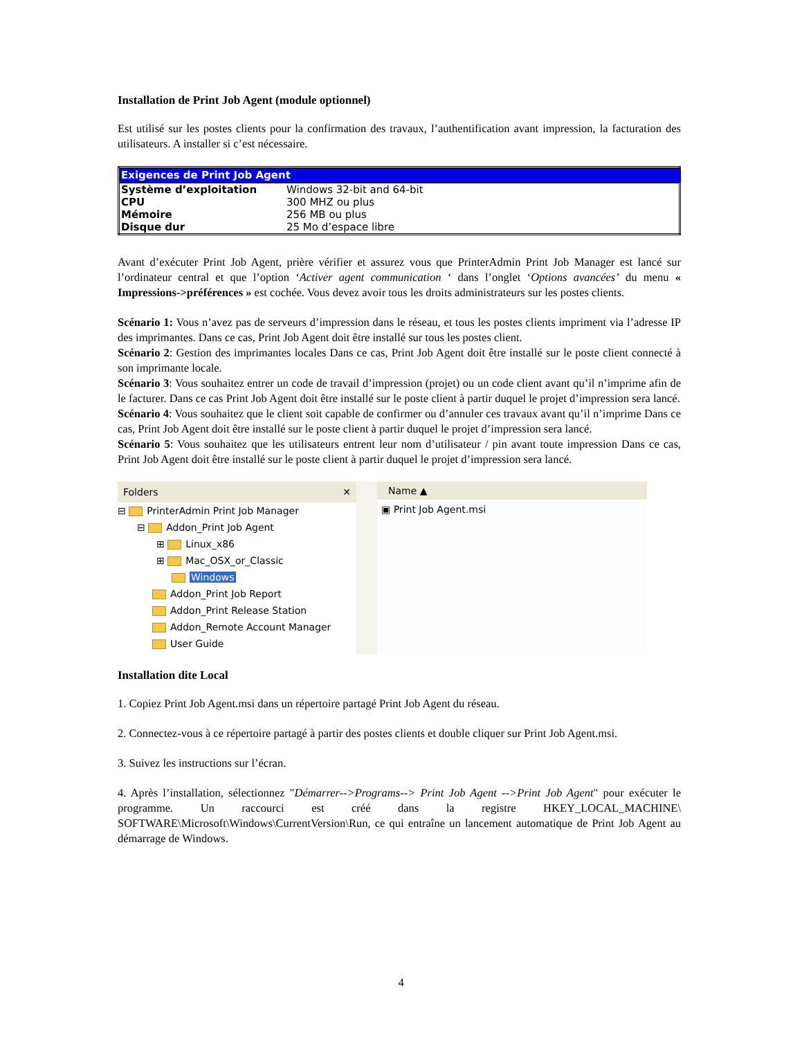Installation de Print Job Agent (module optionnel)
Est utilisé sur les postes clients pour la confirmation des travaux, l’authentification avant impression, la facturation des utilisateurs. A installer si c’est nécessaire.
| Exigences de Print Job Agent | |
| --- | --- |
| Système d’exploitation | Windows 32-bit and 64-bit |
| CPU | 300 MHZ ou plus |
| Mémoire | 256 MB ou plus |
| Disque dur | 25 Mo d’espace libre |
Avant d’exécuter Print Job Agent, prière vérifier et assurez vous que PrinterAdmin Print Job Manager est lancé sur l’ordinateur central et que l’option ‘Activer agent communication ‘ dans l’onglet ‘Options avancées’ du menu « Impressions->préférences » est cochée. Vous devez avoir tous les droits administrateurs sur les postes clients.
Scénario 1: Vous n’avez pas de serveurs d’impression dans le réseau, et tous les postes clients impriment via l’adresse IP des imprimantes. Dans ce cas, Print Job Agent doit être installé sur tous les postes client.
Scénario 2: Gestion des imprimantes locales Dans ce cas, Print Job Agent doit être installé sur le poste client connecté à son imprimante locale.
Scénario 3: Vous souhaitez entrer un code de travail d’impression (projet) ou un code client avant qu’il n’imprime afin de le facturer. Dans ce cas Print Job Agent doit être installé sur le poste client à partir duquel le projet d’impression sera lancé.
Scénario 4: Vous souhaitez que le client soit capable de confirmer ou d’annuler ces travaux avant qu’il n’imprime Dans ce cas, Print Job Agent doit être installé sur le poste client à partir duquel le projet d’impression sera lancé.
Scénario 5: Vous souhaitez que les utilisateurs entrent leur nom d’utilisateur / pin avant toute impression Dans ce cas, Print Job Agent doit être installé sur le poste client à partir duquel le projet d’impression sera lancé.
Folders ✕
⊟ PrinterAdmin Print Job Manager
⊟ Addon_Print Job Agent
⊞ Linux_x86
⊞ Mac_OSX_or_Classic
Windows
Addon_Print Job Report
Addon_Print Release Station
Addon_Remote Account Manager
User Guide
Name ▲
▣ Print Job Agent.msi
Installation dite Local
1. Copiez Print Job Agent.msi dans un répertoire partagé Print Job Agent du réseau.
2. Connectez-vous à ce répertoire partagé à partir des postes clients et double cliquer sur Print Job Agent.msi.
3. Suivez les instructions sur l’écran.
4. Après l’installation, sélectionnez "Démarrer-->Programs--> Print Job Agent -->Print Job Agent" pour exécuter le programme. Un raccourci est créé dans la registre HKEY_LOCAL_MACHINE\ SOFTWARE\Microsoft\Windows\CurrentVersion\Run, ce qui entraîne un lancement automatique de Print Job Agent au démarrage de Windows.
4